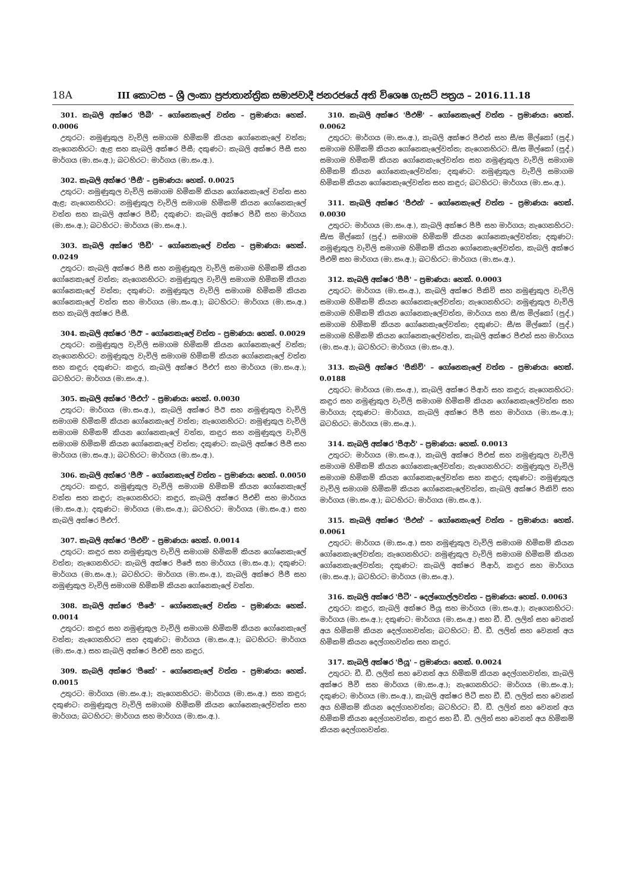18A III කොටස – ශ්‍රී ලංකා ප්‍රජාතාන්ත්‍රික සමාජවාදී ජනරජයේ අති විශෙෂ ගැසට් පත්‍රය – 2016.11.18
301. කැබලි අක්ෂර 'පීබී' – ගෝනෙකැලේ වත්ත – ප්‍රමාණය: හෙක්. 0.0006
උතුරට: නමුණුකුල වැවිලි සමාගම හිමිකම් කියන ගෝනෙකැලේ වත්ත; නැගෙනහිරට: ඇළ සහ කැබලි අක්ෂර පීසී; දකුණට: කැබලි අක්ෂර පීසී සහ මාර්ගය (මා.සං.අ.); බටහිරට: මාර්ගය (මා.සං.අ.).
302. කැබලි අක්ෂර 'පීසී' – ප්‍රමාණය: හෙක්. 0.0025
උතුරට: නමුණුකුල වැවිලි සමාගම හිමිකම් කියන ගෝනෙකැලේ වත්ත සහ ඇළ; නැගෙනහිරට: නමුණුකුල වැවිලි සමාගම හිමිකම් කියන ගෝනෙකැලේ වත්ත සහ කැබලි අක්ෂර පීඩී; දකුණට: කැබලි අක්ෂර පීඩී සහ මාර්ගය (මා.සං.අ.); බටහිරට: මාර්ගය (මා.සං.අ.).
303. කැබලි අක්ෂර 'පීඩී' – ගෝනෙකැලේ වත්ත – ප්‍රමාණය: හෙක්. 0.0249
උතුරට: කැබලි අක්ෂර පීසී සහ නමුණුකුල වැවිලි සමාගම හිමිකම් කියන ගෝනෙකැලේ වත්ත; නැගෙනහිරට: නමුණුකුල වැවිලි සමාගම හිමිකම් කියන ගෝනෙකැලේ වත්ත; දකුණට: නමුණුකුල වැවිලි සමාගම හිමිකම් කියන ගෝනෙකැලේ වත්ත සහ මාර්ගය (මා.සං.අ.); බටහිරට: මාර්ගය (මා.සං.අ.) සහ කැබලි අක්ෂර පීසී.
304. කැබලි අක්ෂර 'පීඊ' – ගෝනෙකැලේ වත්ත – ප්‍රමාණය: හෙක්. 0.0029
උතුරට: නමුණුකුල වැවිලි සමාගම හිමිකම් කියන ගෝනෙකැලේ වත්ත; නැගෙනහිරට: නමුණුකුල වැවිලි සමාගම හිමිකම් කියන ගෝනෙකැලේ වත්ත සහ කඳුර; දකුණට: කඳුර, කැබලි අක්ෂර පීඑෆ් සහ මාර්ගය (මා.සං.අ.); බටහිරට: මාර්ගය (මා.සං.අ.).
305. කැබලි අක්ෂර 'පීඑෆ්' – ප්‍රමාණය: හෙක්. 0.0030
උතුරට: මාර්ගය (මා.සං.අ.), කැබලි අක්ෂර පීඊ සහ නමුණුකුල වැවිලි සමාගම හිමිකම් කියන ගෝනෙකැලේ වත්ත; නැගෙනහිරට: නමුණුකුල වැවිලි සමාගම හිමිකම් කියන ගෝනෙකැලේ වත්ත, කඳුර සහ නමුණුකුල වැවිලි සමාගම හිමිකම් කියන ගෝනෙකැලේ වත්ත; දකුණට: කැබලි අක්ෂර පීජී සහ මාර්ගය (මා.සං.අ.); බටහිරට: මාර්ගය (මා.සං.අ.).
306. කැබලි අක්ෂර 'පීජී' – ගෝනෙකැලේ වත්ත – ප්‍රමාණය: හෙක්. 0.0050
උතුරට: කඳුර, නමුණුකුල වැවිලි සමාගම හිමිකම් කියන ගෝනෙකැලේ වත්ත සහ කඳුර; නැගෙනහිරට: කඳුර, කැබලි අක්ෂර පීඑච් සහ මාර්ගය (මා.සං.අ.); දකුණට: මාර්ගය (මා.සං.අ.); බටහිරට: මාර්ගය (මා.සං.අ.) සහ කැබලි අක්ෂර පීඑෆ්.
307. කැබලි අක්ෂර 'පීඑච්' – ප්‍රමාණය: හෙක්. 0.0014
උතුරට: කඳුර සහ නමුණුකුල වැවිලි සමාගම හිමිකම් කියන ගෝනෙකැලේ වත්ත; නැගෙනහිරට: කැබලි අක්ෂර පීජේ සහ මාර්ගය (මා.සං.අ.); දකුණට: මාර්ගය (මා.සං.අ.); බටහිරට: මාර්ගය (මා.සං.අ.), කැබලි අක්ෂර පීජී සහ නමුණුකුල වැවිලි සමාගම හිමිකම් කියන ගෝනෙකැලේ වත්ත.
308. කැබලි අක්ෂර 'පීජේ' – ගෝනෙකැලේ වත්ත – ප්‍රමාණය: හෙක්. 0.0014
උතුරට: කඳුර සහ නමුණුකුල වැවිලි සමාගම හිමිකම් කියන ගෝනෙකැලේ වත්ත; නැගෙනහිරට සහ දකුණට: මාර්ගය (මා.සං.අ.); බටහිරට: මාර්ගය (මා.සං.අ.) සහ කැබලි අක්ෂර පීඑච් සහ කඳුර.
309. කැබලි අක්ෂර 'පීකේ' – ගෝනෙකැලේ වත්ත – ප්‍රමාණය: හෙක්. 0.0015
උතුරට: මාර්ගය (මා.සං.අ.); නැගෙනහිරට: මාර්ගය (මා.සං.අ.) සහ කඳුර; දකුණට: නමුණුකුල වැවිලි සමාගම හිමිකම් කියන ගෝනෙකැලේවත්ත සහ මාර්ගය; බටහිරට: මාර්ගය සහ මාර්ගය (මා.සං.අ.).
310. කැබලි අක්ෂර 'පීඑම්' – ගෝනෙකැලේ වත්ත – ප්‍රමාණය: හෙක්. 0.0062
උතුරට: මාර්ගය (මා.සං.අ.), කැබලි අක්ෂර පීඑන් සහ සී/ස මිල්කෝ (පුද්.) සමාගම හිමිකම් කියන ගෝනෙකැලේවත්ත; නැගෙනහිරට: සී/ස මිල්කෝ (පුද්.) සමාගම හිමිකම් කියන ගෝනෙකැලේවත්ත සහ නමුණුකුල වැවිලි සමාගම හිමිකම් කියන ගෝනෙකැලේවත්ත; දකුණට: නමුණුකුල වැවිලි සමාගම හිමිකම් කියන ගෝනෙකැලේවත්ත සහ කඳුර; බටහිරට: මාර්ගය (මා.සං.අ.).
311. කැබලි අක්ෂර 'පීඑන්' – ගෝනෙකැලේ වත්ත – ප්‍රමාණය: හෙක්. 0.0030
උතුරට: මාර්ගය (මා.සං.අ.), කැබලි අක්ෂර පීපී සහ මාර්ගය; නැගෙනහිරට: සී/ස මිල්කෝ (පුද්.) සමාගම හිමිකම් කියන ගෝනෙකැලේවත්ත; දකුණට: නමුණුකුල වැවිලි සමාගම හිමිකම් කියන ගෝනෙකැලේවත්ත, කැබලි අක්ෂර පීඑම් සහ මාර්ගය (මා.සං.අ.); බටහිරට: මාර්ගය (මා.සං.අ.).
312. කැබලි අක්ෂර 'පීපී' – ප්‍රමාණය: හෙක්. 0.0003
උතුරට: මාර්ගය (මා.සං.අ.), කැබලි අක්ෂර පීකිව් සහ නමුණුකුල වැවිලි සමාගම හිමිකම් කියන ගෝනෙකැලේවත්ත; නැගෙනහිරට: නමුණුකුල වැවිලි සමාගම හිමිකම් කියන ගෝනෙකැලේවත්ත, මාර්ගය සහ සී/ස මිල්කෝ (පුද්.) සමාගම හිමිකම් කියන ගෝනෙකැලේවත්ත; දකුණට: සී/ස මිල්කෝ (පුද්.) සමාගම හිමිකම් කියන ගෝනෙකැලේවත්ත, කැබලි අක්ෂර පීඑන් සහ මාර්ගය (මා.සං.අ.); බටහිරට: මාර්ගය (මා.සං.අ.).
313. කැබලි අක්ෂර 'පීකිව්' – ගෝනෙකැලේ වත්ත – ප්‍රමාණය: හෙක්. 0.0188
උතුරට: මාර්ගය (මා.සං.අ.), කැබලි අක්ෂර පීආර් සහ කඳුර; නැගෙනහිරට: කඳුර සහ නමුණුකුල වැවිලි සමාගම හිමිකම් කියන ගෝනෙකැලේවත්ත සහ මාර්ගය; දකුණට: මාර්ගය, කැබලි අක්ෂර පීපී සහ මාර්ගය (මා.සං.අ.); බටහිරට: මාර්ගය (මා.සං.අ.).
314. කැබලි අක්ෂර 'පීආර්' – ප්‍රමාණය: හෙක්. 0.0013
උතුරට: මාර්ගය (මා.සං.අ.), කැබලි අක්ෂර පීඑස් සහ නමුණුකුල වැවිලි සමාගම හිමිකම් කියන ගෝනෙකැලේවත්ත; නැගෙනහිරට: නමුණුකුල වැවිලි සමාගම හිමිකම් කියන ගෝනෙකැලේවත්ත සහ කඳුර; දකුණට: නමුණුකුල වැවිලි සමාගම හිමිකම් කියන ගෝනෙකැලේවත්ත, කැබලි අක්ෂර පීකිව් සහ මාර්ගය (මා.සං.අ.); බටහිරට: මාර්ගය (මා.සං.අ.).
315. කැබලි අක්ෂර 'පීඑස්' – ගෝනෙකැලේ වත්ත – ප්‍රමාණය: හෙක්. 0.0061
උතුරට: මාර්ගය (මා.සං.අ.) සහ නමුණුකුල වැවිලි සමාගම හිමිකම් කියන ගෝනෙකැලේවත්ත; නැගෙනහිරට: නමුණුකුල වැවිලි සමාගම හිමිකම් කියන ගෝනෙකැලේවත්ත; දකුණට: කැබලි අක්ෂර පීආර්, කඳුර සහ මාර්ගය (මා.සං.අ.); බටහිරට: මාර්ගය (මා.සං.අ.).
316. කැබලි අක්ෂර 'පීටී' – දෙල්ගොල්ලවත්ත – ප්‍රමාණය: හෙක්. 0.0063
උතුරට: කඳුර, කැබලි අක්ෂර පීයූ සහ මාර්ගය (මා.සං.අ.); නැගෙනහිරට: මාර්ගය (මා.සං.අ.); දකුණට: මාර්ගය (මා.සං.අ.) සහ ඩී. ඩී. ලලිත් සහ වෙනත් අය හිමිකම් කියන දෙල්ගහවත්ත; බටහිරට: ඩී. ඩී. ලලිත් සහ වෙනත් අය හිමිකම් කියන දෙල්ගහවත්ත සහ කඳුර.
317. කැබලි අක්ෂර 'පීයූ' – ප්‍රමාණය: හෙක්. 0.0024
උතුරට: ඩී. ඩී. ලලිත් සහ වෙනත් අය හිමිකම් කියන දෙල්ගහවත්ත, කැබලි අක්ෂර පීවී සහ මාර්ගය (මා.සං.අ.); නැගෙනහිරට: මාර්ගය (මා.සං.අ.); දකුණට: මාර්ගය (මා.සං.අ.), කැබලි අක්ෂර පීටී සහ ඩී. ඩී. ලලිත් සහ වෙනත් අය හිමිකම් කියන දෙල්ගහවත්ත; බටහිරට: ඩී. ඩී. ලලිත් සහ වෙනත් අය හිමිකම් කියන දෙල්ගහවත්ත, කඳුර සහ ඩී. ඩී. ලලිත් සහ වෙනත් අය හිමිකම් කියන දෙල්ගහවත්ත.